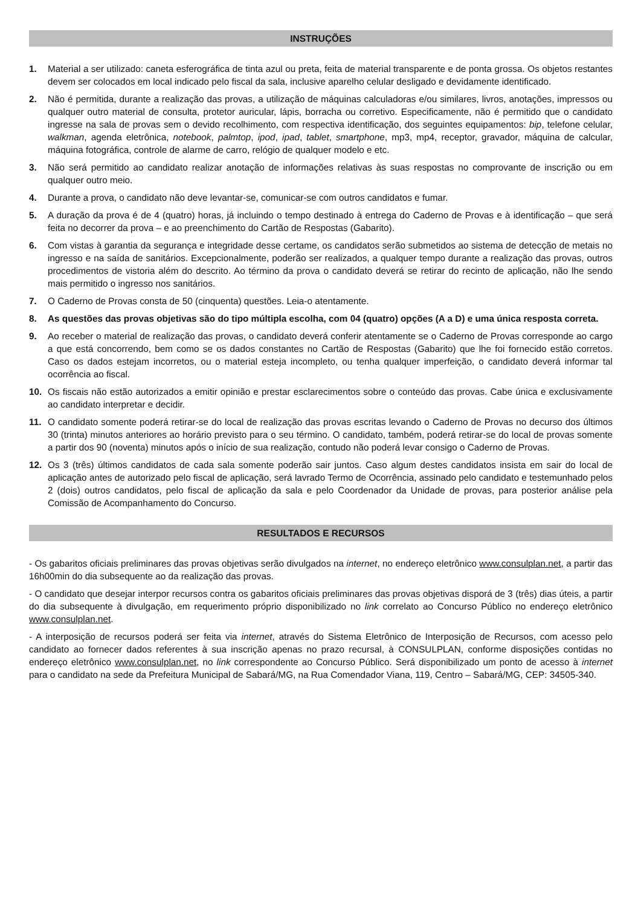INSTRUÇÕES
1. Material a ser utilizado: caneta esferográfica de tinta azul ou preta, feita de material transparente e de ponta grossa. Os objetos restantes devem ser colocados em local indicado pelo fiscal da sala, inclusive aparelho celular desligado e devidamente identificado.
2. Não é permitida, durante a realização das provas, a utilização de máquinas calculadoras e/ou similares, livros, anotações, impressos ou qualquer outro material de consulta, protetor auricular, lápis, borracha ou corretivo. Especificamente, não é permitido que o candidato ingresse na sala de provas sem o devido recolhimento, com respectiva identificação, dos seguintes equipamentos: bip, telefone celular, walkman, agenda eletrônica, notebook, palmtop, ipod, ipad, tablet, smartphone, mp3, mp4, receptor, gravador, máquina de calcular, máquina fotográfica, controle de alarme de carro, relógio de qualquer modelo e etc.
3. Não será permitido ao candidato realizar anotação de informações relativas às suas respostas no comprovante de inscrição ou em qualquer outro meio.
4. Durante a prova, o candidato não deve levantar-se, comunicar-se com outros candidatos e fumar.
5. A duração da prova é de 4 (quatro) horas, já incluindo o tempo destinado à entrega do Caderno de Provas e à identificação – que será feita no decorrer da prova – e ao preenchimento do Cartão de Respostas (Gabarito).
6. Com vistas à garantia da segurança e integridade desse certame, os candidatos serão submetidos ao sistema de detecção de metais no ingresso e na saída de sanitários. Excepcionalmente, poderão ser realizados, a qualquer tempo durante a realização das provas, outros procedimentos de vistoria além do descrito. Ao término da prova o candidato deverá se retirar do recinto de aplicação, não lhe sendo mais permitido o ingresso nos sanitários.
7. O Caderno de Provas consta de 50 (cinquenta) questões. Leia-o atentamente.
8. As questões das provas objetivas são do tipo múltipla escolha, com 04 (quatro) opções (A a D) e uma única resposta correta.
9. Ao receber o material de realização das provas, o candidato deverá conferir atentamente se o Caderno de Provas corresponde ao cargo a que está concorrendo, bem como se os dados constantes no Cartão de Respostas (Gabarito) que lhe foi fornecido estão corretos. Caso os dados estejam incorretos, ou o material esteja incompleto, ou tenha qualquer imperfeição, o candidato deverá informar tal ocorrência ao fiscal.
10. Os fiscais não estão autorizados a emitir opinião e prestar esclarecimentos sobre o conteúdo das provas. Cabe única e exclusivamente ao candidato interpretar e decidir.
11. O candidato somente poderá retirar-se do local de realização das provas escritas levando o Caderno de Provas no decurso dos últimos 30 (trinta) minutos anteriores ao horário previsto para o seu término. O candidato, também, poderá retirar-se do local de provas somente a partir dos 90 (noventa) minutos após o início de sua realização, contudo não poderá levar consigo o Caderno de Provas.
12. Os 3 (três) últimos candidatos de cada sala somente poderão sair juntos. Caso algum destes candidatos insista em sair do local de aplicação antes de autorizado pelo fiscal de aplicação, será lavrado Termo de Ocorrência, assinado pelo candidato e testemunhado pelos 2 (dois) outros candidatos, pelo fiscal de aplicação da sala e pelo Coordenador da Unidade de provas, para posterior análise pela Comissão de Acompanhamento do Concurso.
RESULTADOS E RECURSOS
- Os gabaritos oficiais preliminares das provas objetivas serão divulgados na internet, no endereço eletrônico www.consulplan.net, a partir das 16h00min do dia subsequente ao da realização das provas.
- O candidato que desejar interpor recursos contra os gabaritos oficiais preliminares das provas objetivas disporá de 3 (três) dias úteis, a partir do dia subsequente à divulgação, em requerimento próprio disponibilizado no link correlato ao Concurso Público no endereço eletrônico www.consulplan.net.
- A interposição de recursos poderá ser feita via internet, através do Sistema Eletrônico de Interposição de Recursos, com acesso pelo candidato ao fornecer dados referentes à sua inscrição apenas no prazo recursal, à CONSULPLAN, conforme disposições contidas no endereço eletrônico www.consulplan.net, no link correspondente ao Concurso Público. Será disponibilizado um ponto de acesso à internet para o candidato na sede da Prefeitura Municipal de Sabará/MG, na Rua Comendador Viana, 119, Centro – Sabará/MG, CEP: 34505-340.